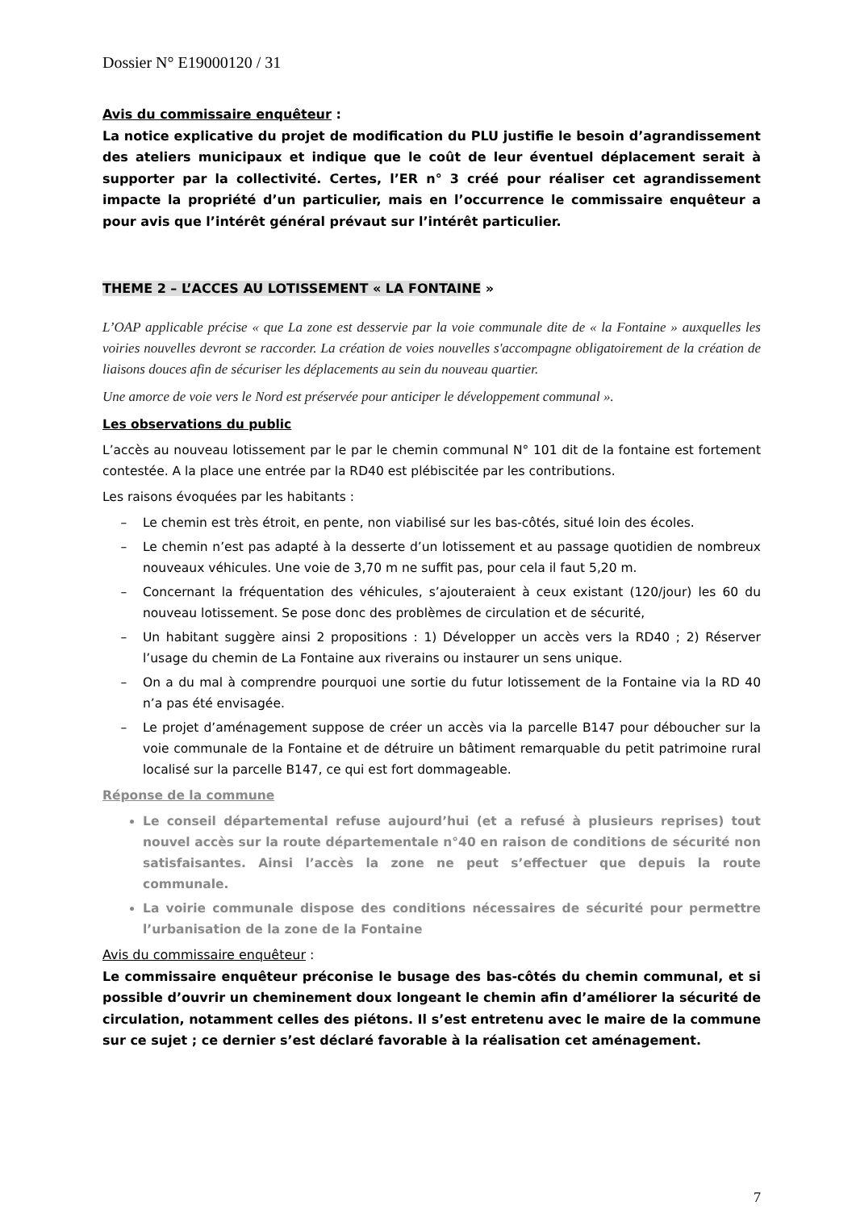Dossier N° E19000120 / 31
Avis du commissaire enquêteur :
La notice explicative du projet de modification du PLU justifie le besoin d’agrandissement des ateliers municipaux et indique que le coût de leur éventuel déplacement serait à supporter par la collectivité. Certes, l’ER n° 3 créé pour réaliser cet agrandissement impacte la propriété d’un particulier, mais en l’occurrence le commissaire enquêteur a pour avis que l’intérêt général prévaut sur l’intérêt particulier.
THEME 2 – L’ACCES AU LOTISSEMENT « LA FONTAINE »
L’OAP applicable précise « que La zone est desservie par la voie communale dite de « la Fontaine » auxquelles les voiries nouvelles devront se raccorder. La création de voies nouvelles s'accompagne obligatoirement de la création de liaisons douces afin de sécuriser les déplacements au sein du nouveau quartier.
Une amorce de voie vers le Nord est préservée pour anticiper le développement communal ».
Les observations du public
L’accès au nouveau lotissement par le par le chemin communal N° 101 dit de la fontaine est fortement contestée. A la place une entrée par la RD40 est plébiscitée par les contributions.
Les raisons évoquées par les habitants :
Le chemin est très étroit, en pente, non viabilisé sur les bas-côtés, situé loin des écoles.
Le chemin n’est pas adapté à la desserte d’un lotissement et au passage quotidien de nombreux nouveaux véhicules. Une voie de 3,70 m ne suffit pas, pour cela il faut 5,20 m.
Concernant la fréquentation des véhicules, s’ajouteraient à ceux existant (120/jour) les 60 du nouveau lotissement. Se pose donc des problèmes de circulation et de sécurité,
Un habitant suggère ainsi 2 propositions : 1) Développer un accès vers la RD40 ; 2) Réserver l’usage du chemin de La Fontaine aux riverains ou instaurer un sens unique.
On a du mal à comprendre pourquoi une sortie du futur lotissement de la Fontaine via la RD 40 n’a pas été envisagée.
Le projet d’aménagement suppose de créer un accès via la parcelle B147 pour déboucher sur la voie communale de la Fontaine et de détruire un bâtiment remarquable du petit patrimoine rural localisé sur la parcelle B147, ce qui est fort dommageable.
Réponse de la commune
Le conseil départemental refuse aujourd’hui (et a refusé à plusieurs reprises) tout nouvel accès sur la route départementale n°40 en raison de conditions de sécurité non satisfaisantes. Ainsi l’accès la zone ne peut s’effectuer que depuis la route communale.
La voirie communale dispose des conditions nécessaires de sécurité pour permettre l’urbanisation de la zone de la Fontaine
Avis du commissaire enquêteur :
Le commissaire enquêteur préconise le busage des bas-côtés du chemin communal, et si possible d’ouvrir un cheminement doux longeant le chemin afin d’améliorer la sécurité de circulation, notamment celles des piétons. Il s’est entretenu avec le maire de la commune sur ce sujet ; ce dernier s’est déclaré favorable à la réalisation cet aménagement.
7